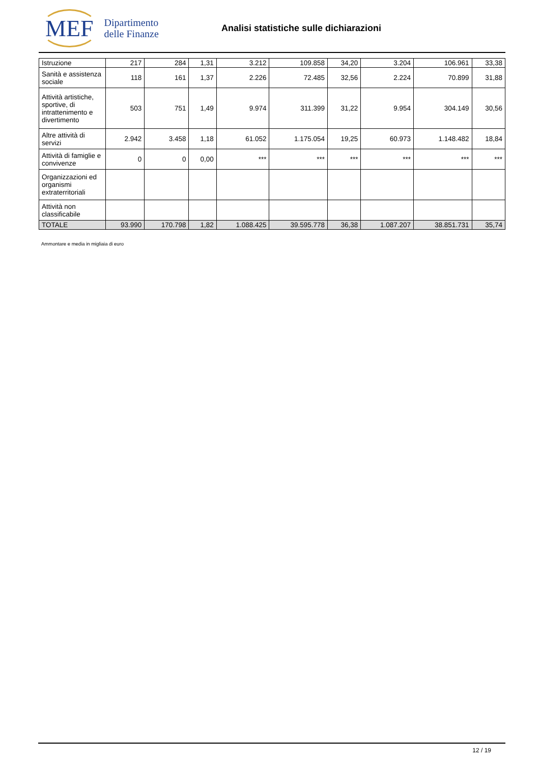MEF Dipartimento
delle Finanze
Analisi statistiche sulle dichiarazioni
| Istruzione | 217 | 284 | 1,31 | 3.212 | 109.858 | 34,20 | 3.204 | 106.961 | 33,38 |
| Sanità e assistenza sociale | 118 | 161 | 1,37 | 2.226 | 72.485 | 32,56 | 2.224 | 70.899 | 31,88 |
| Attività artistiche, sportive, di intrattenimento e divertimento | 503 | 751 | 1,49 | 9.974 | 311.399 | 31,22 | 9.954 | 304.149 | 30,56 |
| Altre attività di servizi | 2.942 | 3.458 | 1,18 | 61.052 | 1.175.054 | 19,25 | 60.973 | 1.148.482 | 18,84 |
| Attività di famiglie e convivenze | 0 | 0 | 0,00 | *** | *** | *** | *** | *** | *** |
| Organizzazioni ed organismi extraterritoriali | | | | | | | | | |
| Attività non classificabile | | | | | | | | | |
| TOTALE | 93.990 | 170.798 | 1,82 | 1.088.425 | 39.595.778 | 36,38 | 1.087.207 | 38.851.731 | 35,74 |
Ammontare e media in migliaia di euro
12 / 19